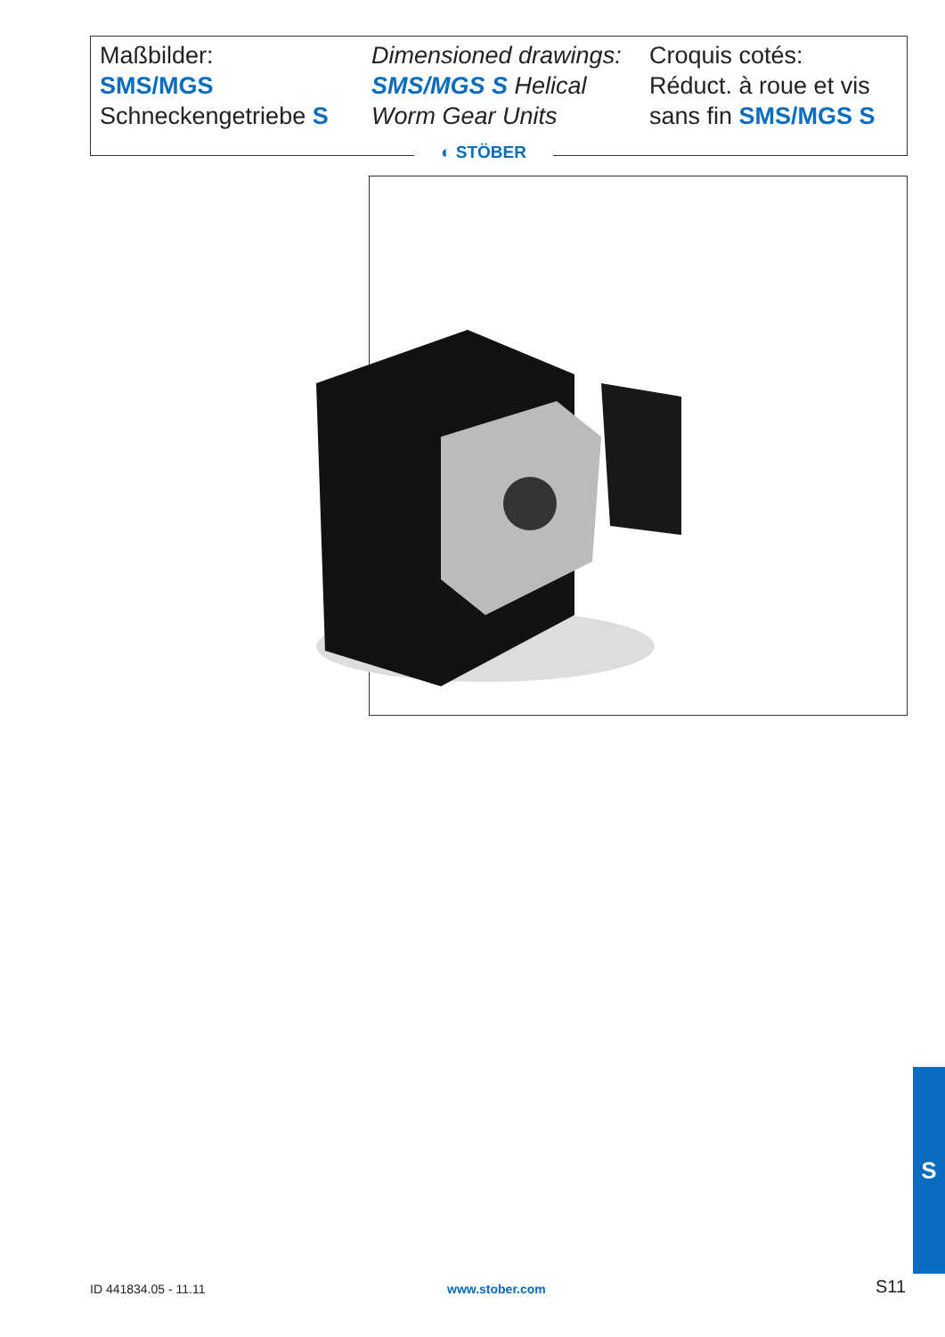Maßbilder:
SMS/MGS
Schneckengetriebe S
Dimensioned drawings:
SMS/MGS S Helical
Worm Gear Units
Croquis cotés:
Réduct. à roue et vis
sans fin SMS/MGS S
◐ STÖBER
ID 441834.05 - 11.11 www.stober.com S11
S